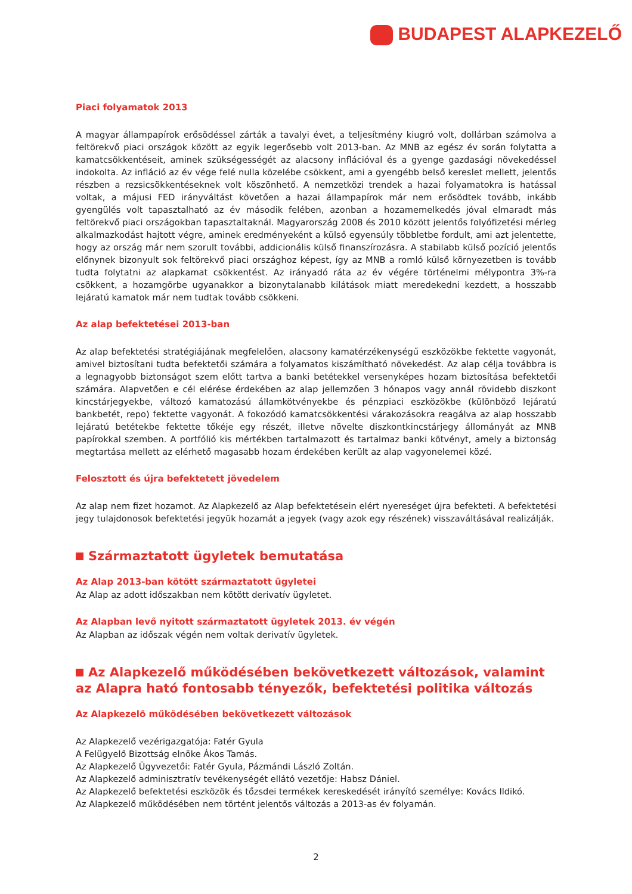BUDAPEST ALAPKEZELŐ
Piaci folyamatok 2013
A magyar állampapírok erősödéssel zárták a tavalyi évet, a teljesítmény kiugró volt, dollárban számolva a feltörekvő piaci országok között az egyik legerősebb volt 2013-ban. Az MNB az egész év során folytatta a kamatcsökkentéseit, aminek szükségességét az alacsony inflációval és a gyenge gazdasági növekedéssel indokolta. Az infláció az év vége felé nulla közelébe csökkent, ami a gyengébb belső kereslet mellett, jelentős részben a rezsicsökkentéseknek volt köszönhető. A nemzetközi trendek a hazai folyamatokra is hatással voltak, a májusi FED irányváltást követően a hazai állampapírok már nem erősödtek tovább, inkább gyengülés volt tapasztalható az év második felében, azonban a hozamemelkedés jóval elmaradt más feltörekvő piaci országokban tapasztaltaknál. Magyarország 2008 és 2010 között jelentős folyófizetési mérleg alkalmazkodást hajtott végre, aminek eredményeként a külső egyensúly többletbe fordult, ami azt jelentette, hogy az ország már nem szorult további, addicionális külső finanszírozásra. A stabilabb külső pozíció jelentős előnynek bizonyult sok feltörekvő piaci országhoz képest, így az MNB a romló külső környezetben is tovább tudta folytatni az alapkamat csökkentést. Az irányadó ráta az év végére történelmi mélypontra 3%-ra csökkent, a hozamgörbe ugyanakkor a bizonytalanabb kilátások miatt meredekedni kezdett, a hosszabb lejáratú kamatok már nem tudtak tovább csökkeni.
Az alap befektetései 2013-ban
Az alap befektetési stratégiájának megfelelően, alacsony kamatérzékenységű eszközökbe fektette vagyonát, amivel biztosítani tudta befektetői számára a folyamatos kiszámítható növekedést. Az alap célja továbbra is a legnagyobb biztonságot szem előtt tartva a banki betétekkel versenyképes hozam biztosítása befektetői számára. Alapvetően e cél elérése érdekében az alap jellemzően 3 hónapos vagy annál rövidebb diszkont kincstárjegyekbe, változó kamatozású államkötvényekbe és pénzpiaci eszközökbe (különböző lejáratú bankbetét, repo) fektette vagyonát. A fokozódó kamatcsökkentési várakozásokra reagálva az alap hosszabb lejáratú betétekbe fektette tőkéje egy részét, illetve növelte diszkontkincstárjegy állományát az MNB papírokkal szemben. A portfólió kis mértékben tartalmazott és tartalmaz banki kötvényt, amely a biztonság megtartása mellett az elérhető magasabb hozam érdekében került az alap vagyonelemei közé.
Felosztott és újra befektetett jövedelem
Az alap nem fizet hozamot. Az Alapkezelő az Alap befektetésein elért nyereséget újra befekteti. A befektetési jegy tulajdonosok befektetési jegyük hozamát a jegyek (vagy azok egy részének) visszaváltásával realizálják.
Származtatott ügyletek bemutatása
Az Alap 2013-ban kötött származtatott ügyletei
Az Alap az adott időszakban nem kötött derivatív ügyletet.
Az Alapban levő nyitott származtatott ügyletek 2013. év végén
Az Alapban az időszak végén nem voltak derivatív ügyletek.
Az Alapkezelő működésében bekövetkezett változások, valamint az Alapra ható fontosabb tényezők, befektetési politika változás
Az Alapkezelő működésében bekövetkezett változások
Az Alapkezelő vezérigazgatója: Fatér Gyula
A Felügyelő Bizottság elnöke Ákos Tamás.
Az Alapkezelő Ügyvezetői: Fatér Gyula, Pázmándi László Zoltán.
Az Alapkezelő adminisztratív tevékenységét ellátó vezetője: Habsz Dániel.
Az Alapkezelő befektetési eszközök és tőzsdei termékek kereskedését irányító személye: Kovács Ildikó.
Az Alapkezelő működésében nem történt jelentős változás a 2013-as év folyamán.
2